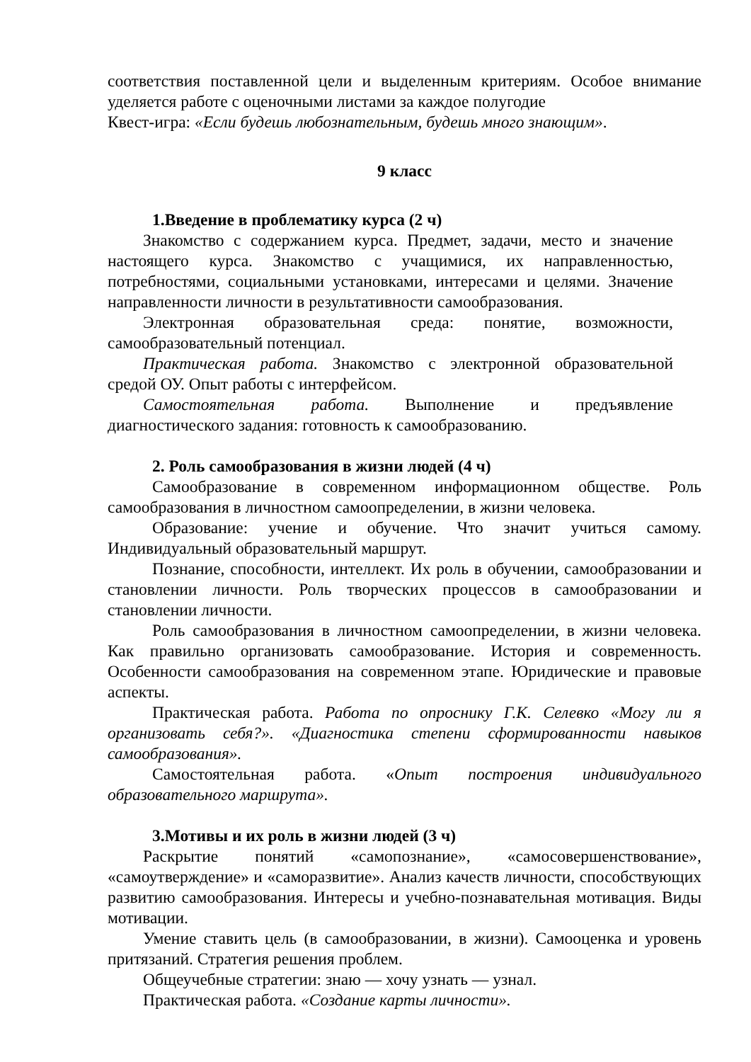соответствия поставленной цели и выделенным критериям. Особое внимание уделяется работе с оценочными листами за каждое полугодие
Квест-игра: «Если будешь любознательным, будешь много знающим».
9 класс
1.Введение в проблематику курса (2 ч)
Знакомство с содержанием курса. Предмет, задачи, место и значение настоящего курса. Знакомство с учащимися, их направленностью, потребностями, социальными установками, интересами и целями. Значение направленности личности в результативности самообразования.
Электронная образовательная среда: понятие, возможности, самообразовательный потенциал.
Практическая работа. Знакомство с электронной образовательной средой ОУ. Опыт работы с интерфейсом.
Самостоятельная работа. Выполнение и предъявление диагностического задания: готовность к самообразованию.
2. Роль самообразования в жизни людей (4 ч)
Самообразование в современном информационном обществе. Роль самообразования в личностном самоопределении, в жизни человека.
Образование: учение и обучение. Что значит учиться самому. Индивидуальный образовательный маршрут.
Познание, способности, интеллект. Их роль в обучении, самообразовании и становлении личности. Роль творческих процессов в самообразовании и становлении личности.
Роль самообразования в личностном самоопределении, в жизни человека. Как правильно организовать самообразование. История и современность. Особенности самообразования на современном этапе. Юридические и правовые аспекты.
Практическая работа. Работа по опроснику Г.К. Селевко «Могу ли я организовать себя?». «Диагностика степени сформированности навыков самообразования».
Самостоятельная работа. «Опыт построения индивидуального образовательного маршрута».
3.Мотивы и их роль в жизни людей (3 ч)
Раскрытие понятий «самопознание», «самосовершенствование», «самоутверждение» и «саморазвитие». Анализ качеств личности, способствующих развитию самообразования. Интересы и учебно-познавательная мотивация. Виды мотивации.
Умение ставить цель (в самообразовании, в жизни). Самооценка и уровень притязаний. Стратегия решения проблем.
Общеучебные стратегии: знаю — хочу узнать — узнал.
Практическая работа. «Создание карты личности».